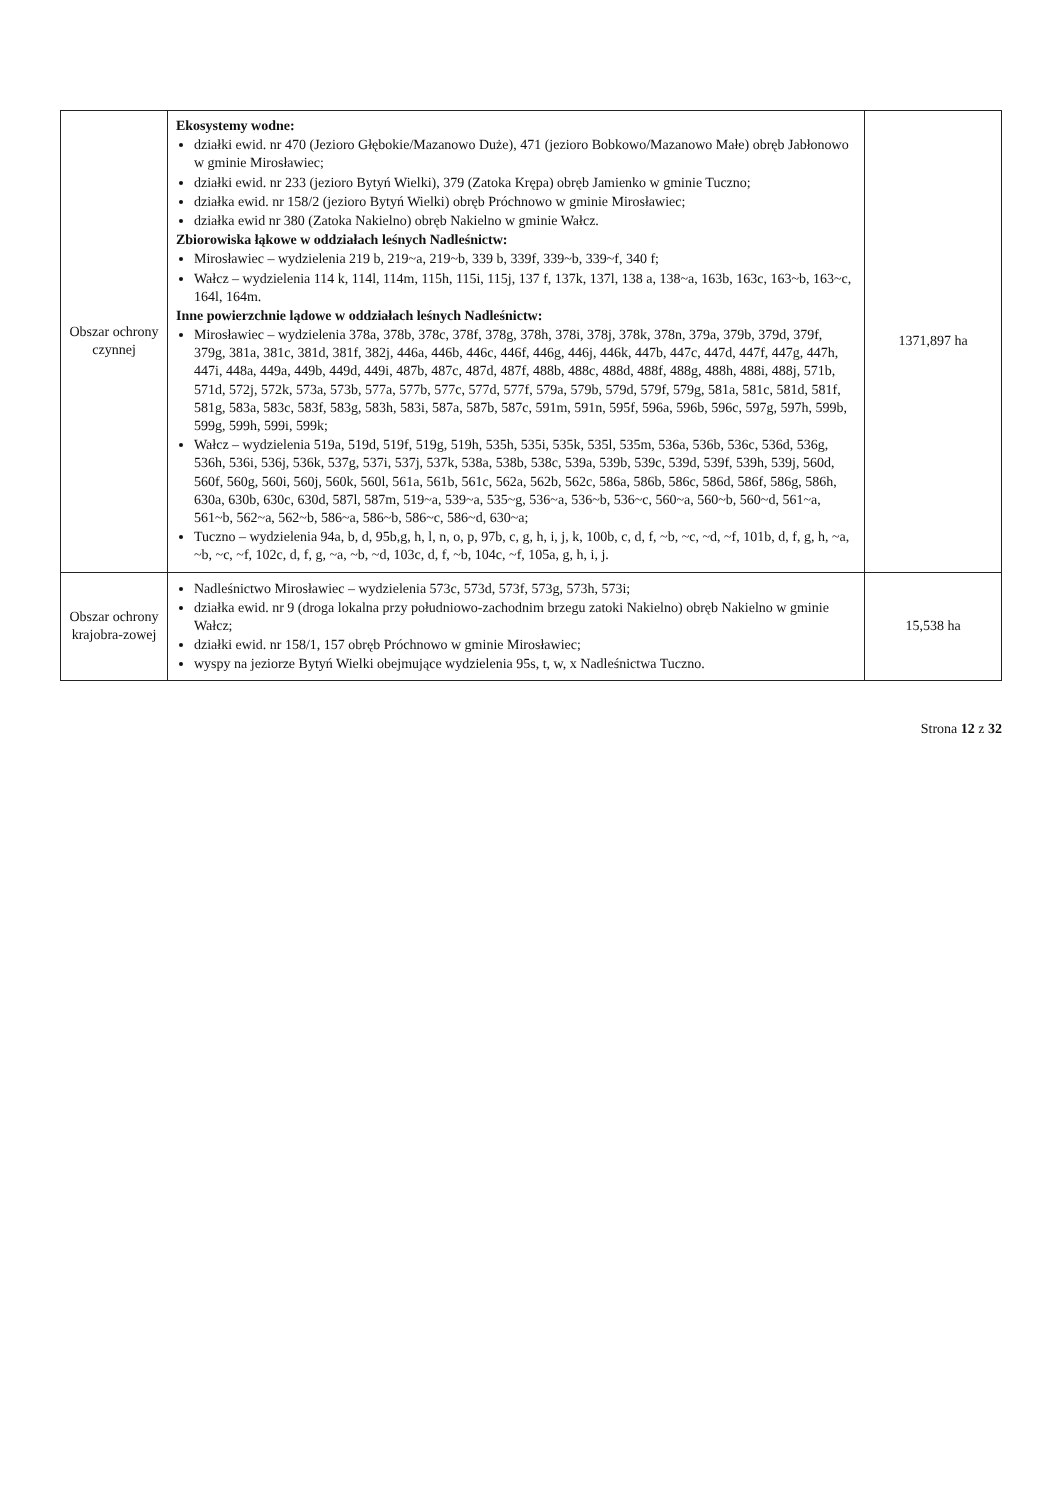| Obszar ochrony czynnej | Ekosystemy wodne: działki ewid. nr 470 (Jezioro Głębokie/Mazanowo Duże), 471 (jezioro Bobkowo/Mazanowo Małe) obręb Jabłonowo w gminie Mirosławiec; działki ewid. nr 233 (jezioro Bytyń Wielki), 379 (Zatoka Krępa) obręb Jamienko w gminie Tuczno; działka ewid. nr 158/2 (jezioro Bytyń Wielki) obręb Próchnowo w gminie Mirosławiec; działka ewid nr 380 (Zatoka Nakielno) obręb Nakielno w gminie Wałcz. Zbiorowiska łąkowe w oddziałach leśnych Nadleśnictw: Mirosławiec – wydzielenia 219 b, 219~a, 219~b, 339 b, 339f, 339~b, 339~f, 340 f; Wałcz – wydzielenia 114 k, 114l, 114m, 115h, 115i, 115j, 137 f, 137k, 137l, 138 a, 138~a, 163b, 163c, 163~b, 163~c, 164l, 164m. Inne powierzchnie lądowe w oddziałach leśnych Nadleśnictw: Mirosławiec – wydzielenia 378a, 378b, 378c, 378f, 378g, 378h, 378i, 378j, 378k, 378n, 379a, 379b, 379d, 379f, 379g, 381a, 381c, 381d, 381f, 382j, 446a, 446b, 446c, 446f, 446g, 446j, 446k, 447b, 447c, 447d, 447f, 447g, 447h, 447i, 448a, 449a, 449b, 449d, 449i, 487b, 487c, 487d, 487f, 488b, 488c, 488d, 488f, 488g, 488h, 488i, 488j, 571b, 571d, 572j, 572k, 573a, 573b, 577a, 577b, 577c, 577d, 577f, 579a, 579b, 579d, 579f, 579g, 581a, 581c, 581d, 581f, 581g, 583a, 583c, 583f, 583g, 583h, 583i, 587a, 587b, 587c, 591m, 591n, 595f, 596a, 596b, 596c, 597g, 597h, 599b, 599g, 599h, 599i, 599k; Wałcz – wydzielenia 519a, 519d, 519f, 519g, 519h, 535h, 535i, 535k, 535l, 535m, 536a, 536b, 536c, 536d, 536g, 536h, 536i, 536j, 536k, 537g, 537i, 537j, 537k, 538a, 538b, 538c, 539a, 539b, 539c, 539d, 539f, 539h, 539j, 560d, 560f, 560g, 560i, 560j, 560k, 560l, 561a, 561b, 561c, 562a, 562b, 562c, 586a, 586b, 586c, 586d, 586f, 586g, 586h, 630a, 630b, 630c, 630d, 587l, 587m, 519~a, 539~a, 535~g, 536~a, 536~b, 536~c, 560~a, 560~b, 560~d, 561~a, 561~b, 562~a, 562~b, 586~a, 586~b, 586~c, 586~d, 630~a; Tuczno – wydzielenia 94a, b, d, 95b,g, h, l, n, o, p, 97b, c, g, h, i, j, k, 100b, c, d, f, ~b, ~c, ~d, ~f, 101b, d, f, g, h, ~a, ~b, ~c, ~f, 102c, d, f, g, ~a, ~b, ~d, 103c, d, f, ~b, 104c, ~f, 105a, g, h, i, j. | 1371,897 ha |
| Obszar ochrony krajobra-zowej | Nadleśnictwo Mirosławiec – wydzielenia 573c, 573d, 573f, 573g, 573h, 573i; działka ewid. nr 9 (droga lokalna przy południowo-zachodnim brzegu zatoki Nakielno) obręb Nakielno w gminie Wałcz; działki ewid. nr 158/1, 157 obręb Próchnowo w gminie Mirosławiec; wyspy na jeziorze Bytyń Wielki obejmujące wydzielenia 95s, t, w, x Nadleśnictwa Tuczno. | 15,538 ha |
Strona 12 z 32